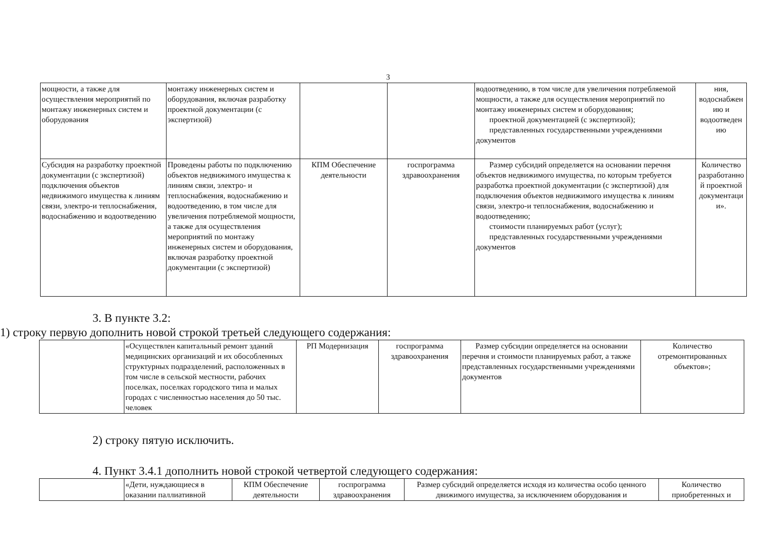3
| мощности, а также для осуществления мероприятий по монтажу инженерных систем и оборудования | монтажу инженерных систем и оборудования, включая разработку проектной документации (с экспертизой) | | | водоотведению, в том числе для увеличения потребляемой мощности, а также для осуществления мероприятий по монтажу инженерных систем и оборудования; проектной документацией (с экспертизой); представленных государственными учреждениями документов | ния, водоснабжен ию и водоотведен ию |
| Субсидия на разработку проектной документации (с экспертизой) подключения объектов недвижимого имущества к линиям связи, электро-и теплоснабжения, водоснабжению и водоотведению | Проведены работы по подключению объектов недвижимого имущества к линиям связи, электро- и теплоснабжения, водоснабжению и водоотведению, в том числе для увеличения потребляемой мощности, а также для осуществления мероприятий по монтажу инженерных систем и оборудования, включая разработку проектной документации (с экспертизой) | КПМ Обеспечение деятельности | госпрограмма здравоохранения | Размер субсидий определяется на основании перечня объектов недвижимого имущества, по которым требуется разработка проектной документации (с экспертизой) для подключения объектов недвижимого имущества к линиям связи, электро-и теплоснабжения, водоснабжению и водоотведению; стоимости планируемых работ (услуг); представленных государственными учреждениями документов | Количество разработанно й проектной документаци и». |
3. В пункте 3.2:
1) строку первую дополнить новой строкой третьей следующего содержания:
| | «Осуществлен капитальный ремонт зданий медицинских организаций и их обособленных структурных подразделений, расположенных в том числе в сельской местности, рабочих поселках, поселках городского типа и малых городах с численностью населения до 50 тыс. человек | РП Модернизация | госпрограмма здравоохранения | Размер субсидии определяется на основании перечня и стоимости планируемых работ, а также представленных государственными учреждениями документов | Количество отремонтированных объектов»; |
2) строку пятую исключить.
4. Пункт 3.4.1 дополнить новой строкой четвертой следующего содержания:
| | «Дети, нуждающиеся в оказании паллиативной | КПМ Обеспечение деятельности | госпрограмма здравоохранения | Размер субсидий определяется исходя из количества особо ценного движимого имущества, за исключением оборудования и | Количество приобретенных и |